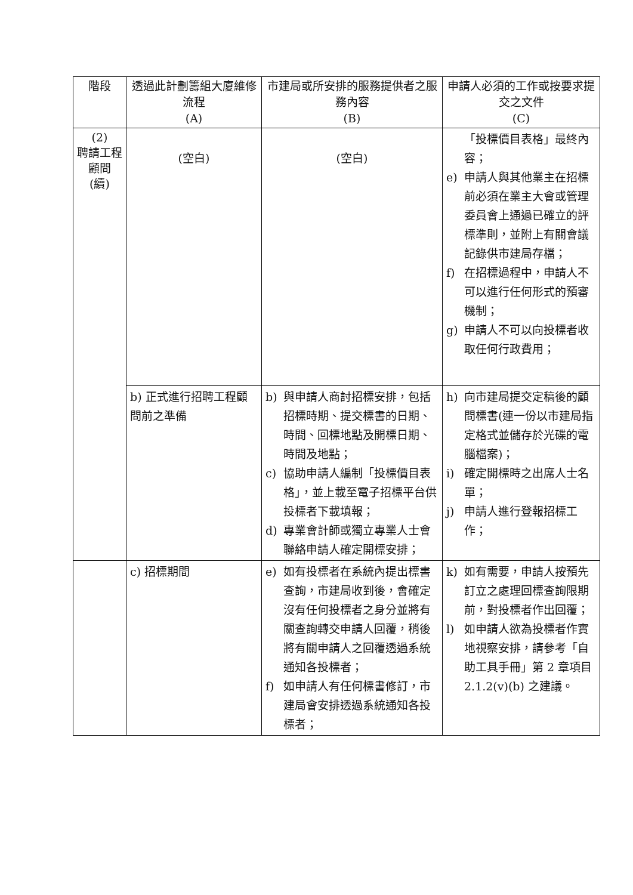| 階段 | 透過此計劃籌組大廈維修流程 (A) | 市建局或所安排的服務提供者之服務內容 (B) | 申請人必須的工作或按要求提交之文件 (C) |
| --- | --- | --- | --- |
| (2) 聘請工程顧問 (續) | (空白) | (空白) | 「投標價目表格」最終內容； e) 申請人與其他業主在招標前必須在業主大會或管理委員會上通過已確立的評標準則，並附上有關會議記錄供市建局存檔； f) 在招標過程中，申請人不可以進行任何形式的預審機制； g) 申請人不可以向投標者收取任何行政費用； |
| | b) 正式進行招聘工程顧問前之準備 | b) 與申請人商討招標安排，包括招標時期、提交標書的日期、時間、回標地點及開標日期、時間及地點； c) 協助申請人編制「投標價目表格」，並上載至電子招標平台供投標者下載填報； d) 專業會計師或獨立專業人士會聯絡申請人確定開標安排； | h) 向市建局提交定稿後的顧問標書(連一份以市建局指定格式並儲存於光碟的電腦檔案)； i) 確定開標時之出席人士名單； j) 申請人進行登報招標工作； |
| | c) 招標期間 | e) 如有投標者在系統內提出標書查詢，市建局收到後，會確定沒有任何投標者之身分並將有關查詢轉交申請人回覆，稍後將有關申請人之回覆透過系統通知各投標者； f) 如申請人有任何標書修訂，市建局會安排透過系統通知各投標者； | k) 如有需要，申請人按預先訂立之處理回標查詢限期前，對投標者作出回覆； l) 如申請人欲為投標者作實地視察安排，請參考「自助工具手冊」第 2 章項目 2.1.2(v)(b) 之建議。 |